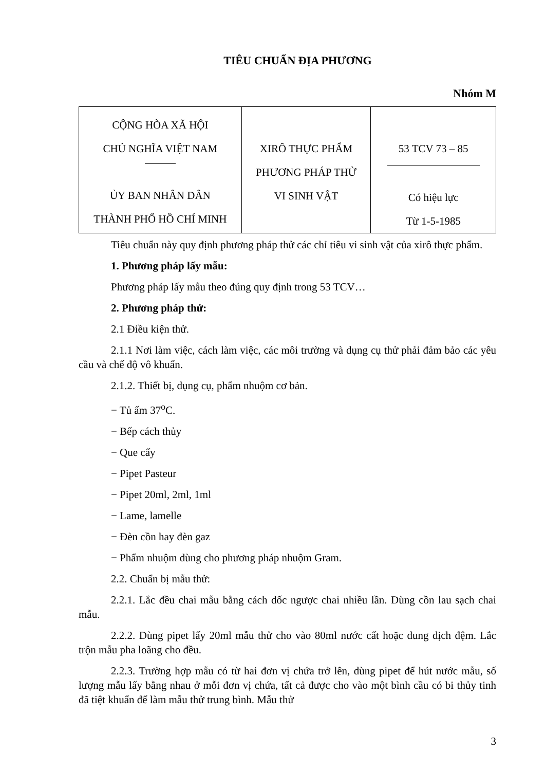TIÊU CHUẨN ĐỊA PHƯƠNG
Nhóm M
| CỘNG HÒA XÃ HỘI CHỦ NGHĨA VIỆT NAM ỦY BAN NHÂN DÂN THÀNH PHỐ HỒ CHÍ MINH | XIRÔ THỰC PHẨM PHƯƠNG PHÁP THỬ VI SINH VẬT | 53 TCV 73 – 85 Có hiệu lực Từ 1-5-1985 |
Tiêu chuẩn này quy định phương pháp thử các chỉ tiêu vi sinh vật của xirô thực phẩm.
1. Phương pháp lấy mẫu:
Phương pháp lấy mẫu theo đúng quy định trong 53 TCV…
2. Phương pháp thử:
2.1 Điều kiện thử.
2.1.1 Nơi làm việc, cách làm việc, các môi trường và dụng cụ thử phải đảm bảo các yêu cầu và chế độ vô khuẩn.
2.1.2. Thiết bị, dụng cụ, phẩm nhuộm cơ bản.
− Tủ ấm 37<sup>o</sup>C.
− Bếp cách thủy
− Que cấy
− Pipet Pasteur
− Pipet 20ml, 2ml, 1ml
− Lame, lamelle
− Đèn cồn hay đèn gaz
− Phẩm nhuộm dùng cho phương pháp nhuộm Gram.
2.2. Chuẩn bị mẫu thử:
2.2.1. Lắc đều chai mẫu bằng cách dốc ngược chai nhiều lần. Dùng cồn lau sạch chai mẫu.
2.2.2. Dùng pipet lấy 20ml mẫu thử cho vào 80ml nước cất hoặc dung dịch đệm. Lắc trộn mẫu pha loãng cho đều.
2.2.3. Trường hợp mẫu có từ hai đơn vị chứa trở lên, dùng pipet để hút nước mẫu, số lượng mẫu lấy bằng nhau ở mỗi đơn vị chứa, tất cả được cho vào một bình cầu có bi thủy tinh đã tiệt khuẩn để làm mẫu thử trung bình. Mẫu thử
3